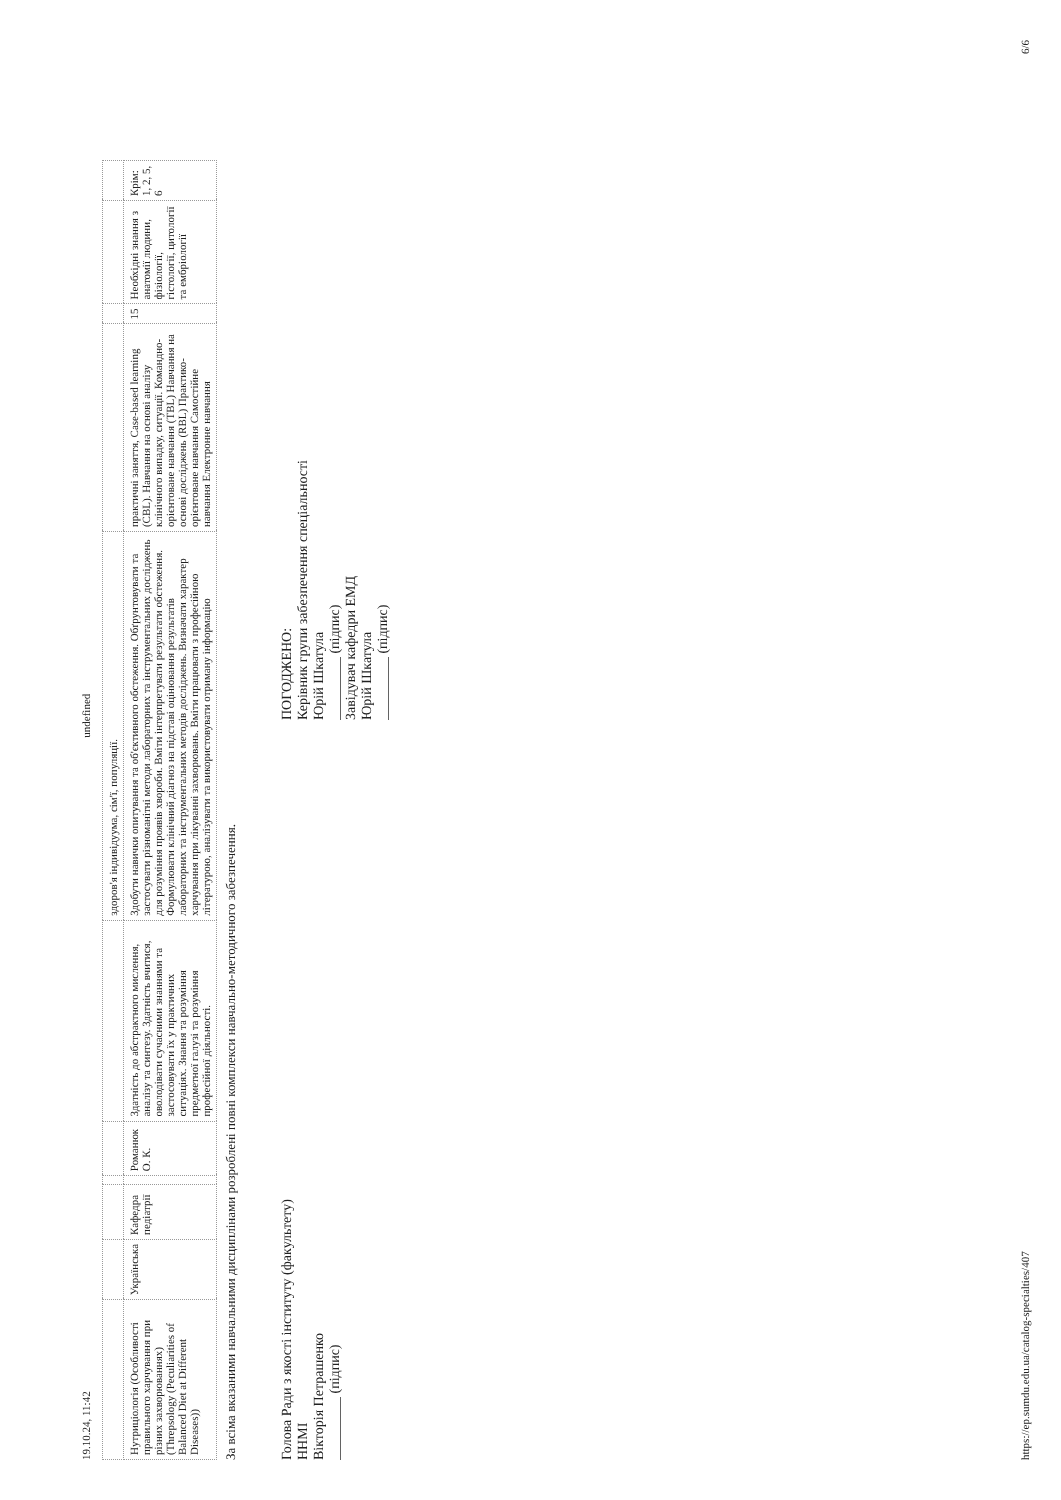19.10.24, 11:42 undefined
| | | | | | | здоров'я індивідуума, сім'ї, популяції. | | | | |
| Нутриціологія (Особливості правильного харчування при різних захворюваннях) (Threpsology (Peculiarities of Balanced Diet at Different Diseases)) | Українська | Кафедра педіатрії | | Романюк О. К. | Здатність до абстрактного мислення, аналізу та синтезу. Здатність вчитися, оволодівати сучасними знаннями та застосовувати їх у практичних ситуаціях. Знання та розуміння предметної галузі та розуміння професійної діяльності. | Здобути навички опитування та об'єктивного обстеження. Обґрунтовувати та застосувати різноманітні методи лабораторних та інструментальних досліджень для розуміння проявів хвороби. Вміти інтерпретувати результати обстеження. Формулювати клінічний діагноз на підставі оцінювання результатів лабораторних та інструментальних методів досліджень. Визначати характер харчування при лікуванні захворювань. Вміти працювати з професійною літературою, аналізувати та використовувати отриману інформацію | практичні заняття, Case-based learning (CBL). Навчання на основі аналізу клінічного випадку, ситуації. Командно-орієнтоване навчання (TBL) Навчання на основі досліджень (RBL) Практико-орієнтоване навчання Самостійне навчання Електронне навчання | 15 | Необхідні знання з анатомії людини, фізіології, гістології, цитології та ембріології | Крім: 1, 2, 5, 6 |
За всіма вказаними навчальними дисциплінами розроблені повні комплекси навчально-методичного забезпечення.
Голова Ради з якості інституту (факультету)
ННМІ
Вікторія Петрашенко
_________ (підпис)
ПОГОДЖЕНО:
Керівник групи забезпечення спеціальності
Юрій Шкатула
_________ (підпис)
Завідувач кафедри ЕМД
Юрій Шкатула
_________ (підпис)
https://ep.sumdu.edu.ua/catalog-specialties/407 6/6